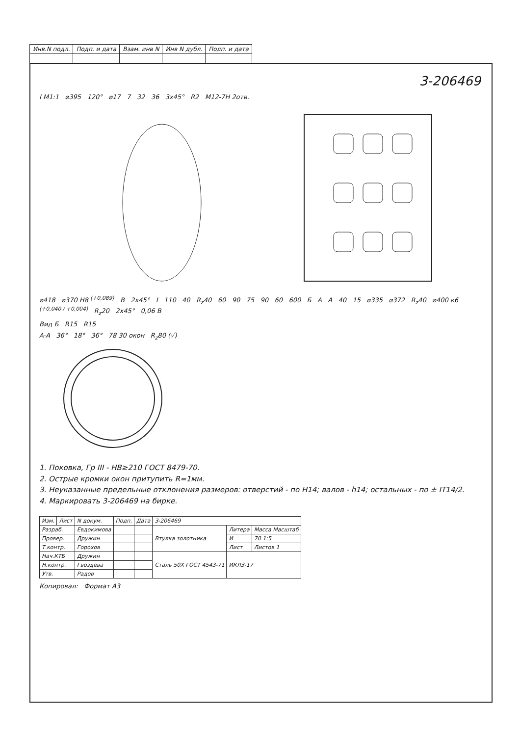| Инв.N подл. | Подп. и дата | Взам. инв N | Инв N дубл. | Подп. и дата |
3-206469
I M1:1 ⌀395 120° ⌀17 7 32 36 3x45° R2 M12-7H 2отв.
⌀418 ⌀370 H8 <sup>(+0,089)</sup> B 2x45° I 110 40 R<sub>z</sub>40 60 90 75 90 60 600 Б A A 40 15 ⌀335 ⌀372 R<sub>z</sub>40 ⌀400 к6 <sup>(+0,040 / +0,004)</sup> R<sub>z</sub>20 2x45° 0,06 B
Вид Б R15 R15
A-A 36° 18° 36° 78 30 окон R<sub>z</sub>80 (√)
1. Поковка, Гр III - HB≥210 ГОСТ 8479-70.
2. Острые кромки окон притупить R=1мм.
3. Неуказанные предельные отклонения размеров: отверстий - по H14; валов - h14; остальных - по ± IT14/2.
4. Маркировать 3-206469 на бирке.
| Изм. | Лист | N докум. | Подп. | Дата | 3-206469 | | |
| Разраб. | | Евдокимова | | | Втулка золотника | Литера | Масса Масштаб |
| Провер. | | Дружин | | | | И | 70 1:5 |
| Т.контр. | | Горохов | | | | Лист | Листов 1 |
| Нач.КТБ | | Дружин | | | Сталь 50Х ГОСТ 4543-71 | ИКЛЗ-17 | |
| Н.контр. | | Гвоздева | | | | | |
| Утв. | | Радов | | | | | |
Копировал: Формат А3